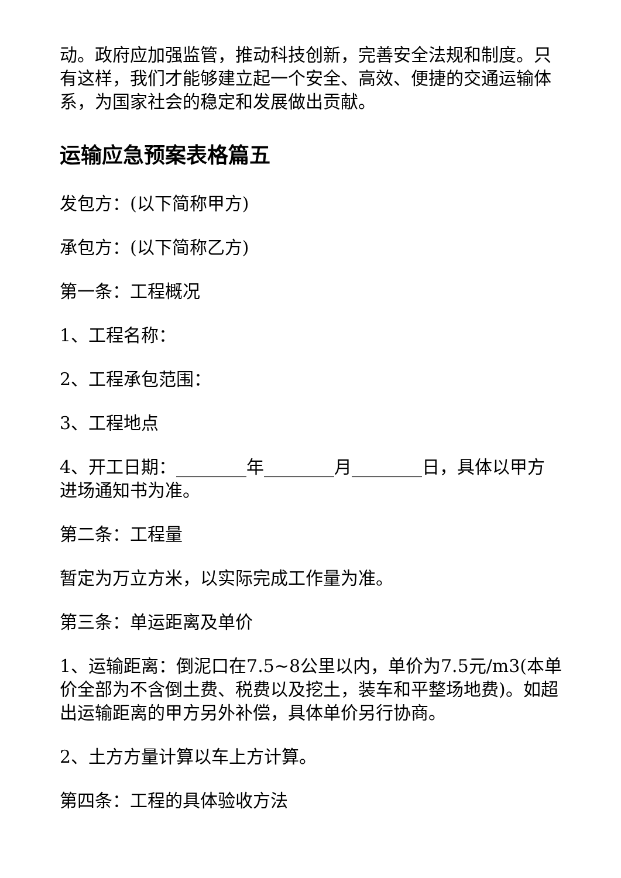动。政府应加强监管，推动科技创新，完善安全法规和制度。只有这样，我们才能够建立起一个安全、高效、便捷的交通运输体系，为国家社会的稳定和发展做出贡献。
运输应急预案表格篇五
发包方：(以下简称甲方)
承包方：(以下简称乙方)
第一条：工程概况
1、工程名称：
2、工程承包范围：
3、工程地点
4、开工日期：________年________月________日，具体以甲方进场通知书为准。
第二条：工程量
暂定为万立方米，以实际完成工作量为准。
第三条：单运距离及单价
1、运输距离：倒泥口在7.5~8公里以内，单价为7.5元/m3(本单价全部为不含倒土费、税费以及挖土，装车和平整场地费)。如超出运输距离的甲方另外补偿，具体单价另行协商。
2、土方方量计算以车上方计算。
第四条：工程的具体验收方法